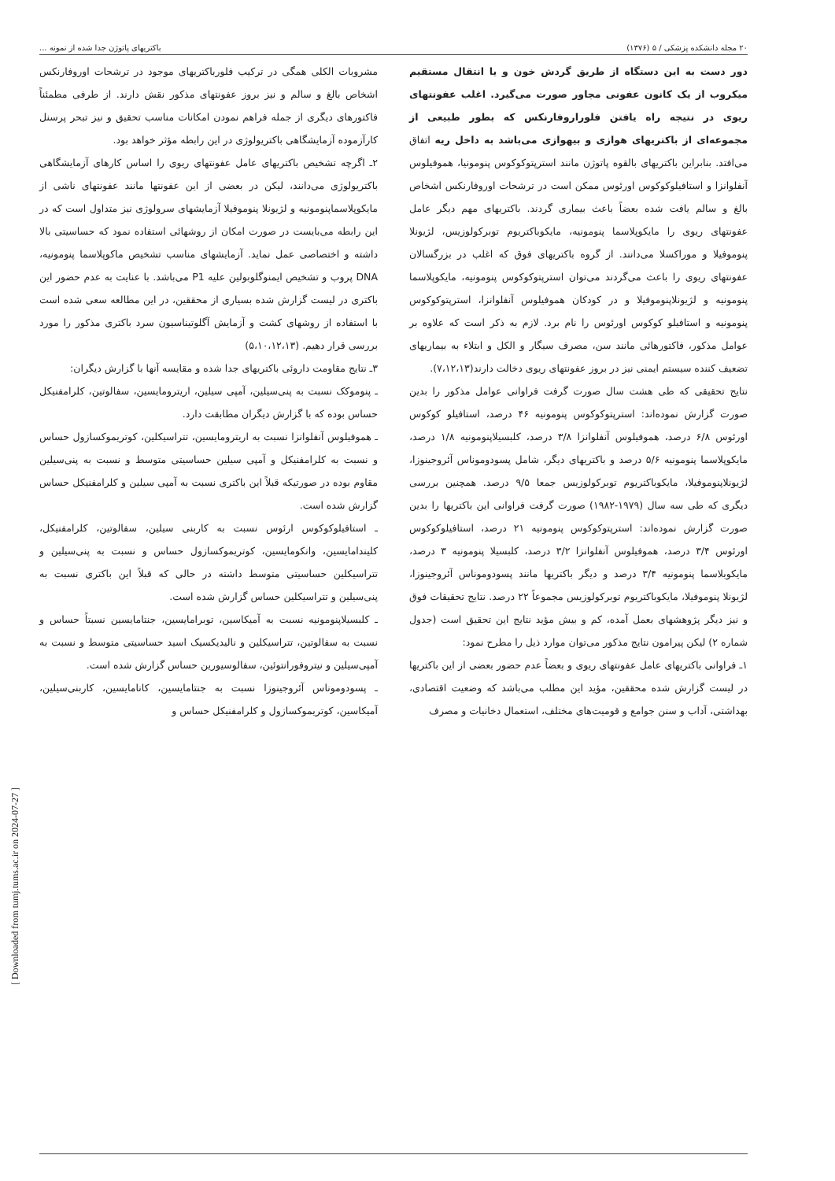[ Downloaded from tumj.tums.ac.ir on 2024-07-27 ]
۲۰ مجله دانشکده پزشکی / ۵ (۱۳۷۶) باکتریهای پاتوژن جدا شده از نمونه ...
دور دست به این دستگاه از طریق گردش خون و یا انتقال مستقیم میکروب از یک کانون عفونی مجاور صورت می‌گیرد. اغلب عفونتهای ریوی در نتیجه راه یافتن فلوراروفارنکس که بطور طبیعی از مجموعه‌ای از باکتریهای هوازی و بیهوازی می‌باشد به داخل ریه اتفاق می‌افتد. بنابراین باکتریهای بالقوه پاتوژن مانند استرپتوکوکوس پنومونیا، هموفیلوس آنفلوانزا و استافیلوکوکوس اورئوس ممکن است در ترشحات اوروفارنکس اشخاص بالغ و سالم یافت شده بعضاً باعث بیماری گردند. باکتریهای مهم دیگر عامل عفونتهای ریوی را مایکوپلاسما پنومونیه، مایکوباکتریوم توبرکولوزیس، لژیونلا پنوموفیلا و موراکسلا می‌دانند. از گروه باکتریهای فوق که اغلب در بزرگسالان عفونتهای ریوی را باعث می‌گردند می‌توان استرپتوکوکوس پنومونیه، مایکوپلاسما پنومونیه و لژیونلاپنوموفیلا و در کودکان هموفیلوس آنفلوانزا، استرپتوکوکوس پنومونیه و استافیلو کوکوس اورئوس را نام برد. لازم به ذکر است که علاوه بر عوامل مذکور، فاکتورهائی مانند سن، مصرف سیگار و الکل و ابتلاء به بیماریهای تضعیف کننده سیستم ایمنی نیز در بروز عفونتهای ریوی دخالت دارند(۷،۱۲،۱۳).
نتایج تحقیقی که طی هشت سال صورت گرفت فراوانی عوامل مذکور را بدین صورت گزارش نموده‌اند: استرپتوکوکوس پنومونیه ۴۶ درصد، استافیلو کوکوس اورئوس ۶/۸ درصد، هموفیلوس آنفلوانزا ۳/۸ درصد، کلبسیلاپنومونیه ۱/۸ درصد، مایکوپلاسما پنومونیه ۵/۶ درصد و باکتریهای دیگر، شامل پسودوموناس آئروجینوزا، لژیونلاپنوموفیلا، مایکوباکتریوم توبرکولوزیس جمعا ۹/۵ درصد. همچنین بررسی دیگری که طی سه سال (۱۹۷۹-۱۹۸۲) صورت گرفت فراوانی این باکتریها را بدین صورت گزارش نموده‌اند: استرپتوکوکوس پنومونیه ۲۱ درصد، استافیلوکوکوس اورئوس ۳/۴ درصد، هموفیلوس آنفلوانزا ۳/۲ درصد، کلبسیلا پنومونیه ۳ درصد، مایکوبلاسما پنومونیه ۳/۴ درصد و دیگر باکتریها مانند پسودوموناس آئروجینوزا، لژیونلا پنوموفیلا، مایکوباکتریوم توبرکولوزیس مجموعاً ۲۲ درصد. نتایج تحقیقات فوق و نیز دیگر پژوهشهای بعمل آمده، کم و بیش مؤید نتایج این تحقیق است (جدول شماره ۲) لیکن پیرامون نتایج مذکور می‌توان موارد ذیل را مطرح نمود:
۱ـ فراوانی باکتریهای عامل عفونتهای ریوی و بعضاً عدم حضور بعضی از این باکتریها در لیست گزارش شده محققین، مؤید این مطلب می‌باشد که وضعیت اقتصادی، بهداشتی، آداب و سنن جوامع و قومیت‌های مختلف، استعمال دخانیات و مصرف
مشروبات الکلی همگی در ترکیب فلورباکتریهای موجود در ترشحات اوروفارنکس اشخاص بالغ و سالم و نیز بروز عفونتهای مذکور نقش دارند. از طرفی مطمئناً فاکتورهای دیگری از جمله فراهم نمودن امکانات مناسب تحقیق و نیز تبحر پرسنل کارآزموده آزمایشگاهی باکتریولوژی در این رابطه مؤثر خواهد بود.
۲ـ اگرچه تشخیص باکتریهای عامل عفونتهای ریوی را اساس کارهای آزمایشگاهی باکتریولوژی می‌دانند، لیکن در بعضی از این عفونتها مانند عفونتهای ناشی از مایکوپلاسماپنومونیه و لژیونلا پنوموفیلا آزمایشهای سرولوژی نیز متداول است که در این رابطه می‌بایست در صورت امکان از روشهائی استفاده نمود که حساسیتی بالا داشته و اختصاصی عمل نماید. آزمایشهای مناسب تشخیص ماکوپلاسما پنومونیه، DNA پروب و تشخیص ایمنوگلوبولین علیه P1 می‌باشد. با عنایت به عدم حضور این باکتری در لیست گزارش شده بسیاری از محققین، در این مطالعه سعی شده است با استفاده از روشهای کشت و آزمایش آگلوتیناسیون سرد باکتری مذکور را مورد بررسی قرار دهیم. (۵،۱۰،۱۲،۱۳)
۳ـ نتایج مقاومت داروئی باکتریهای جدا شده و مقایسه آنها با گزارش دیگران:
ـ پنوموکک نسبت به پنی‌سیلین، آمپی سیلین، اریترومایسین، سفالوتین، کلرامفنیکل حساس بوده که با گزارش دیگران مطابقت دارد.
ـ هموفیلوس آنفلوانزا نسبت به اریترومایسین، تتراسیکلین، کوتریموکسازول حساس و نسبت به کلرامفنیکل و آمپی سیلین حساسیتی متوسط و نسبت به پنی‌سیلین مقاوم بوده در صورتیکه قبلاً این باکتری نسبت به آمپی سیلین و کلرامفنیکل حساس گزارش شده است.
ـ استافیلوکوکوس ارئوس نسبت به کاربنی سیلین، سفالوتین، کلرامفنیکل، کلیندامایسین، وانکومایسین، کوتریموکسازول حساس و نسبت به پنی‌سیلین و تتراسیکلین حساسیتی متوسط داشته در حالی که قبلاً این باکتری نسبت به پنی‌سیلین و تتراسیکلین حساس گزارش شده است.
ـ کلبسیلاپنومونیه نسبت به آمیکاسین، توبرامایسین، جنتامایسین نسبتاً حساس و نسبت به سفالوتین، تتراسیکلین و نالیدیکسیک اسید حساسیتی متوسط و نسبت به آمپی‌سیلین و نیتروفورانتوئین، سفالوسیورین حساس گزارش شده است.
ـ پسودوموناس آئروجینوزا نسبت به جنتامایسین، کانامایسین، کاربنی‌سیلین، آمیکاسین، کوتریموکسازول و کلرامفنیکل حساس و